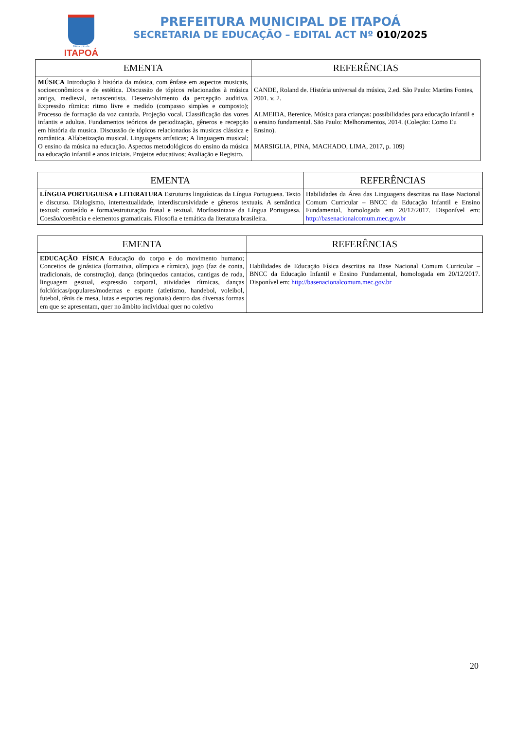Município de
ITAPOÁ
PREFEITURA MUNICIPAL DE ITAPOÁ
SECRETARIA DE EDUCAÇÃO – EDITAL ACT Nº 010/2025
| EMENTA | REFERÊNCIAS |
| --- | --- |
| MÚSICA Introdução à história da música, com ênfase em aspectos musicais, socioeconômicos e de estética. Discussão de tópicos relacionados à música antiga, medieval, renascentista. Desenvolvimento da percepção auditiva. Expressão rítmica: ritmo livre e medido (compasso simples e composto); Processo de formação da voz cantada. Projeção vocal. Classificação das vozes infantis e adultas. Fundamentos teóricos de periodização, gêneros e recepção em história da musica. Discussão de tópicos relacionados às musicas clássica e romântica. Alfabetização musical. Linguagens artísticas; A linguagem musical; O ensino da música na educação. Aspectos metodológicos do ensino da música na educação infantil e anos iniciais. Projetos educativos; Avaliação e Registro. | CANDE, Roland de. História universal da música, 2.ed. São Paulo: Martins Fontes, 2001. v. 2. ALMEIDA, Berenice. Música para crianças: possibilidades para educação infantil e o ensino fundamental. São Paulo: Melhoramentos, 2014. (Coleção: Como Eu Ensino). MARSIGLIA, PINA, MACHADO, LIMA, 2017, p. 109) |
| EMENTA | REFERÊNCIAS |
| --- | --- |
| LÍNGUA PORTUGUESA e LITERATURA Estruturas linguísticas da Língua Portuguesa. Texto e discurso. Dialogismo, intertextualidade, interdiscursividade e gêneros textuais. A semântica textual: conteúdo e forma/estruturação frasal e textual. Morfossintaxe da Língua Portuguesa. Coesão/coerência e elementos gramaticais. Filosofia e temática da literatura brasileira. | Habilidades da Área das Linguagens descritas na Base Nacional Comum Curricular – BNCC da Educação Infantil e Ensino Fundamental, homologada em 20/12/2017. Disponível em: http://basenacionalcomum.mec.gov.br |
| EMENTA | REFERÊNCIAS |
| --- | --- |
| EDUCAÇÃO FÍSICA Educação do corpo e do movimento humano; Conceitos de ginástica (formativa, olímpica e rítmica), jogo (faz de conta, tradicionais, de construção), dança (brinquedos cantados, cantigas de roda, linguagem gestual, expressão corporal, atividades rítmicas, danças folclóricas/populares/modernas e esporte (atletismo, handebol, voleibol, futebol, tênis de mesa, lutas e esportes regionais) dentro das diversas formas em que se apresentam, quer no âmbito individual quer no coletivo | Habilidades de Educação Física descritas na Base Nacional Comum Curricular – BNCC da Educação Infantil e Ensino Fundamental, homologada em 20/12/2017. Disponível em: http://basenacionalcomum.mec.gov.br |
20